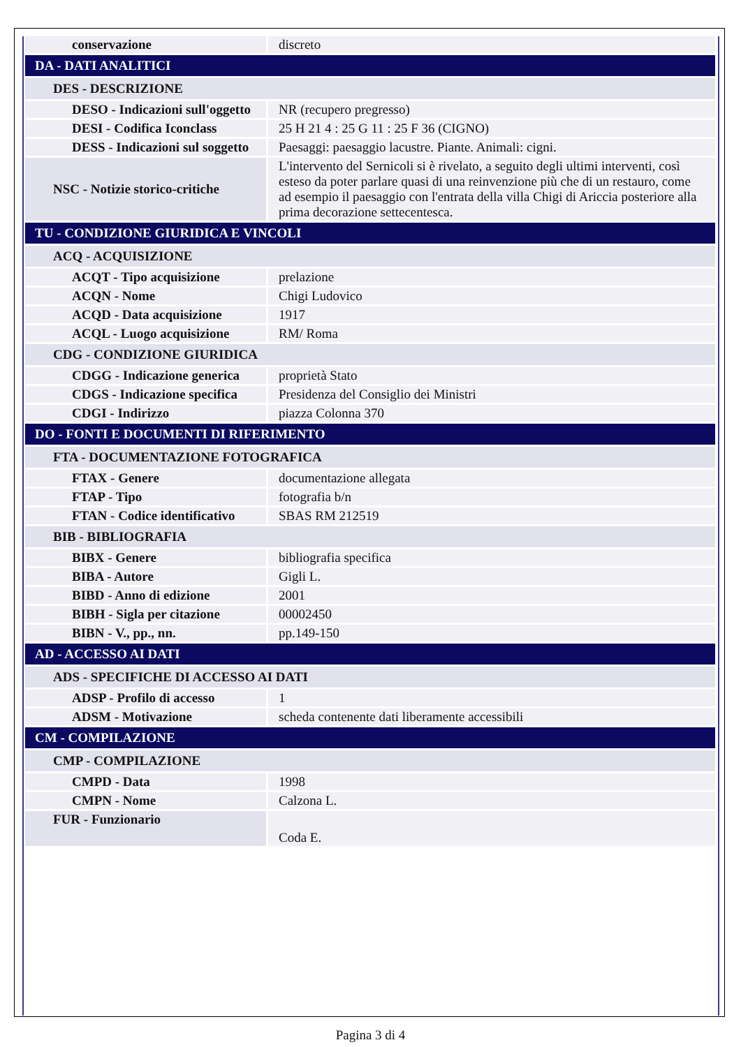| conservazione | discreto |
| DA - DATI ANALITICI | |
| DES - DESCRIZIONE | |
| DESO - Indicazioni sull'oggetto | NR (recupero pregresso) |
| DESI - Codifica Iconclass | 25 H 21 4 : 25 G 11 : 25 F 36 (CIGNO) |
| DESS - Indicazioni sul soggetto | Paesaggi: paesaggio lacustre. Piante. Animali: cigni. |
| NSC - Notizie storico-critiche | L'intervento del Sernicoli si è rivelato, a seguito degli ultimi interventi, così esteso da poter parlare quasi di una reinvenzione più che di un restauro, come ad esempio il paesaggio con l'entrata della villa Chigi di Ariccia posteriore alla prima decorazione settecentesca. |
| TU - CONDIZIONE GIURIDICA E VINCOLI | |
| ACQ - ACQUISIZIONE | |
| ACQT - Tipo acquisizione | prelazione |
| ACQN - Nome | Chigi Ludovico |
| ACQD - Data acquisizione | 1917 |
| ACQL - Luogo acquisizione | RM/ Roma |
| CDG - CONDIZIONE GIURIDICA | |
| CDGG - Indicazione generica | proprietà Stato |
| CDGS - Indicazione specifica | Presidenza del Consiglio dei Ministri |
| CDGI - Indirizzo | piazza Colonna 370 |
| DO - FONTI E DOCUMENTI DI RIFERIMENTO | |
| FTA - DOCUMENTAZIONE FOTOGRAFICA | |
| FTAX - Genere | documentazione allegata |
| FTAP - Tipo | fotografia b/n |
| FTAN - Codice identificativo | SBAS RM 212519 |
| BIB - BIBLIOGRAFIA | |
| BIBX - Genere | bibliografia specifica |
| BIBA - Autore | Gigli L. |
| BIBD - Anno di edizione | 2001 |
| BIBH - Sigla per citazione | 00002450 |
| BIBN - V., pp., nn. | pp.149-150 |
| AD - ACCESSO AI DATI | |
| ADS - SPECIFICHE DI ACCESSO AI DATI | |
| ADSP - Profilo di accesso | 1 |
| ADSM - Motivazione | scheda contenente dati liberamente accessibili |
| CM - COMPILAZIONE | |
| CMP - COMPILAZIONE | |
| CMPD - Data | 1998 |
| CMPN - Nome | Calzona L. |
| FUR - Funzionario | Coda E. |
Pagina 3 di 4